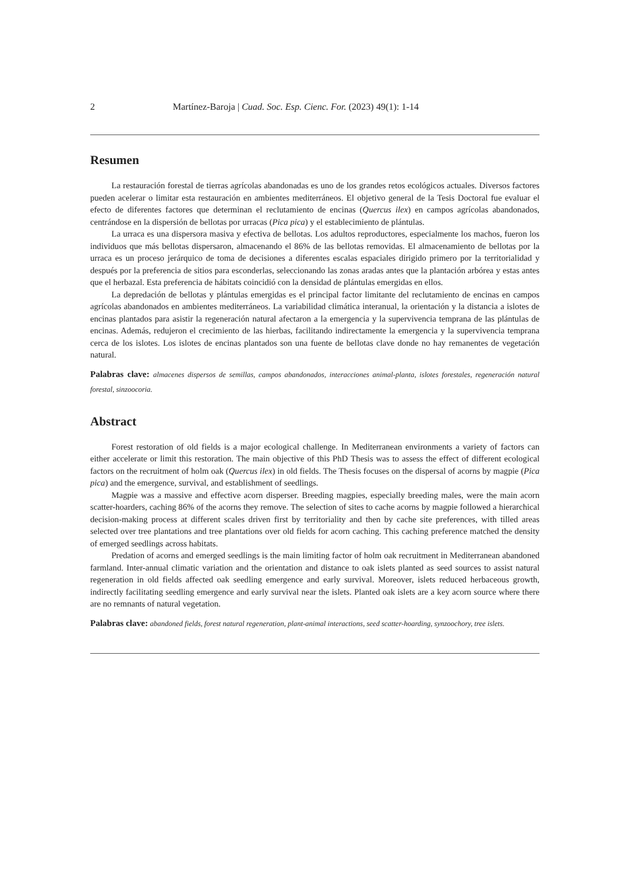2 Martínez-Baroja | Cuad. Soc. Esp. Cienc. For. (2023) 49(1): 1-14
Resumen
La restauración forestal de tierras agrícolas abandonadas es uno de los grandes retos ecológicos actuales. Diversos factores pueden acelerar o limitar esta restauración en ambientes mediterráneos. El objetivo general de la Tesis Doctoral fue evaluar el efecto de diferentes factores que determinan el reclutamiento de encinas (Quercus ilex) en campos agrícolas abandonados, centrándose en la dispersión de bellotas por urracas (Pica pica) y el establecimiento de plántulas.
La urraca es una dispersora masiva y efectiva de bellotas. Los adultos reproductores, especialmente los machos, fueron los individuos que más bellotas dispersaron, almacenando el 86% de las bellotas removidas. El almacenamiento de bellotas por la urraca es un proceso jerárquico de toma de decisiones a diferentes escalas espaciales dirigido primero por la territorialidad y después por la preferencia de sitios para esconderlas, seleccionando las zonas aradas antes que la plantación arbórea y estas antes que el herbazal. Esta preferencia de hábitats coincidió con la densidad de plántulas emergidas en ellos.
La depredación de bellotas y plántulas emergidas es el principal factor limitante del reclutamiento de encinas en campos agrícolas abandonados en ambientes mediterráneos. La variabilidad climática interanual, la orientación y la distancia a islotes de encinas plantados para asistir la regeneración natural afectaron a la emergencia y la supervivencia temprana de las plántulas de encinas. Además, redujeron el crecimiento de las hierbas, facilitando indirectamente la emergencia y la supervivencia temprana cerca de los islotes. Los islotes de encinas plantados son una fuente de bellotas clave donde no hay remanentes de vegetación natural.
Palabras clave: almacenes dispersos de semillas, campos abandonados, interacciones animal-planta, islotes forestales, regeneración natural forestal, sinzoocoria.
Abstract
Forest restoration of old fields is a major ecological challenge. In Mediterranean environments a variety of factors can either accelerate or limit this restoration. The main objective of this PhD Thesis was to assess the effect of different ecological factors on the recruitment of holm oak (Quercus ilex) in old fields. The Thesis focuses on the dispersal of acorns by magpie (Pica pica) and the emergence, survival, and establishment of seedlings.
Magpie was a massive and effective acorn disperser. Breeding magpies, especially breeding males, were the main acorn scatter-hoarders, caching 86% of the acorns they remove. The selection of sites to cache acorns by magpie followed a hierarchical decision-making process at different scales driven first by territoriality and then by cache site preferences, with tilled areas selected over tree plantations and tree plantations over old fields for acorn caching. This caching preference matched the density of emerged seedlings across habitats.
Predation of acorns and emerged seedlings is the main limiting factor of holm oak recruitment in Mediterranean abandoned farmland. Inter-annual climatic variation and the orientation and distance to oak islets planted as seed sources to assist natural regeneration in old fields affected oak seedling emergence and early survival. Moreover, islets reduced herbaceous growth, indirectly facilitating seedling emergence and early survival near the islets. Planted oak islets are a key acorn source where there are no remnants of natural vegetation.
Palabras clave: abandoned fields, forest natural regeneration, plant-animal interactions, seed scatter-hoarding, synzoochory, tree islets.